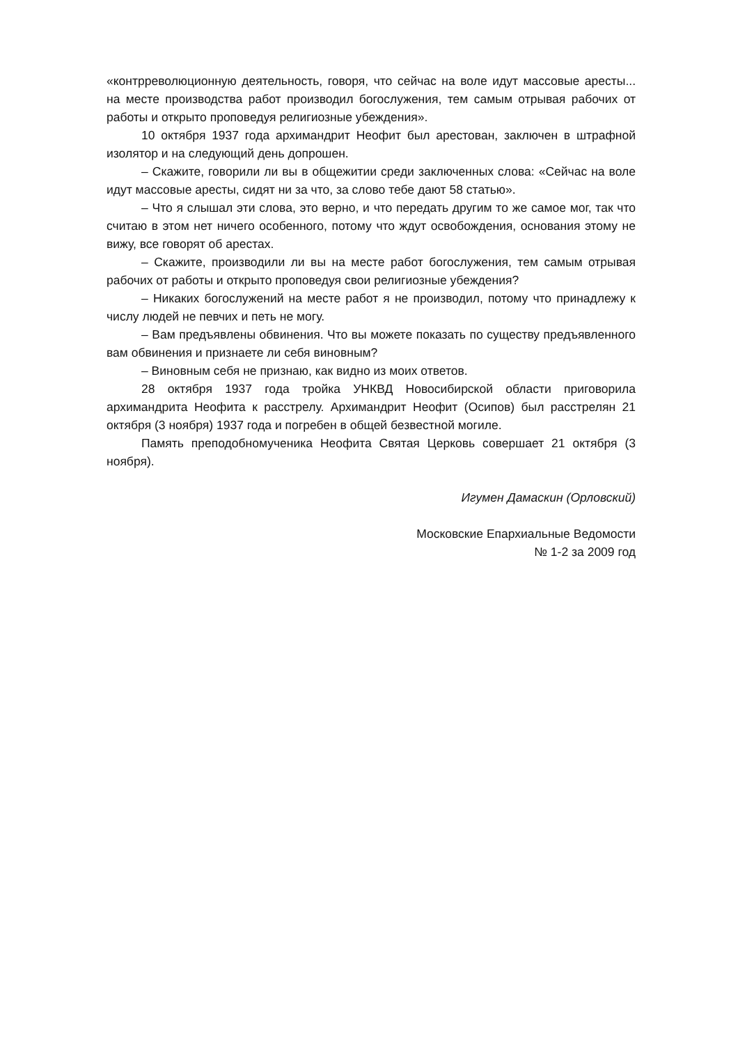«контрреволюционную деятельность, говоря, что сейчас на воле идут массовые аресты... на месте производства работ производил богослужения, тем самым отрывая рабочих от работы и открыто проповедуя религиозные убеждения».
10 октября 1937 года архимандрит Неофит был арестован, заключен в штрафной изолятор и на следующий день допрошен.
– Скажите, говорили ли вы в общежитии среди заключенных слова: «Сейчас на воле идут массовые аресты, сидят ни за что, за слово тебе дают 58 статью».
– Что я слышал эти слова, это верно, и что передать другим то же самое мог, так что считаю в этом нет ничего особенного, потому что ждут освобождения, основания этому не вижу, все говорят об арестах.
– Скажите, производили ли вы на месте работ богослужения, тем самым отрывая рабочих от работы и открыто проповедуя свои религиозные убеждения?
– Никаких богослужений на месте работ я не производил, потому что принадлежу к числу людей не певчих и петь не могу.
– Вам предъявлены обвинения. Что вы можете показать по существу предъявленного вам обвинения и признаете ли себя виновным?
– Виновным себя не признаю, как видно из моих ответов.
28 октября 1937 года тройка УНКВД Новосибирской области приговорила архимандрита Неофита к расстрелу. Архимандрит Неофит (Осипов) был расстрелян 21 октября (3 ноября) 1937 года и погребен в общей безвестной могиле.
Память преподобномученика Неофита Святая Церковь совершает 21 октября (3 ноября).
Игумен Дамаскин (Орловский)
Московские Епархиальные Ведомости
№ 1-2 за 2009 год